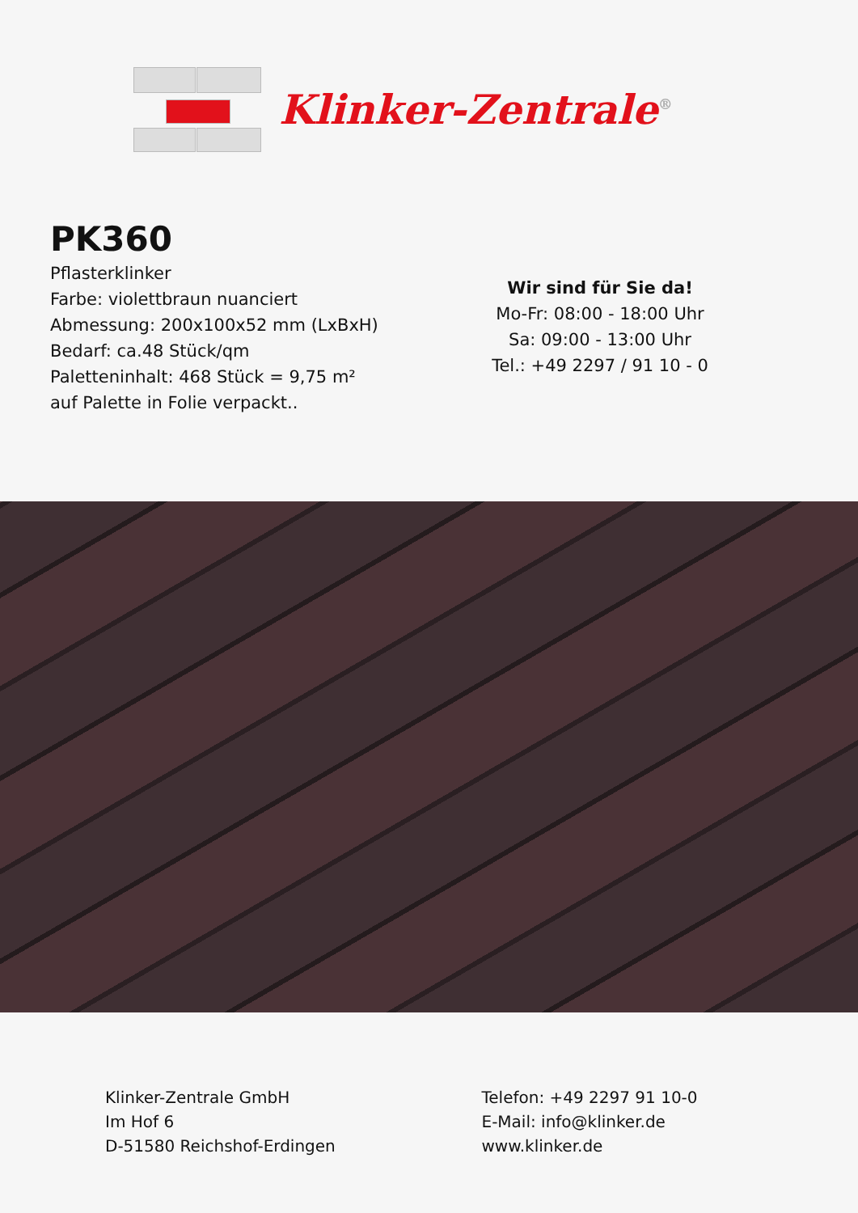Klinker-Zentrale<sup>®</sup>
PK360
Pflasterklinker
Farbe: violettbraun nuanciert
Abmessung: 200x100x52 mm (LxBxH)
Bedarf: ca.48 Stück/qm
Paletteninhalt: 468 Stück = 9,75 m²
auf Palette in Folie verpackt..
Wir sind für Sie da!
Mo-Fr: 08:00 - 18:00 Uhr
Sa: 09:00 - 13:00 Uhr
Tel.: +49 2297 / 91 10 - 0
Klinker-Zentrale GmbH
Im Hof 6
D-51580 Reichshof-Erdingen
Telefon: +49 2297 91 10-0
E-Mail: info@klinker.de
www.klinker.de